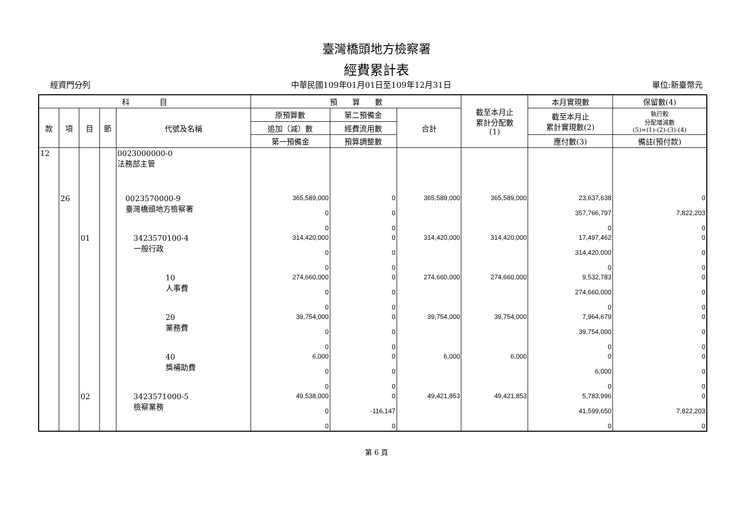臺灣橋頭地方檢察署
經費累計表
經資門分列 中華民國109年01月01日至109年12月31日 單位:新臺幣元
| 科 目 | | | | | 預 算 數 | | | 截至本月止 累計分配數 (1) | 本月實現數 | 保留數(4) |
| --- | --- | --- | --- | --- | --- | --- | --- | --- | --- | --- |
| 款 | 項 | 目 | 節 | 代號及名稱 | 原預算數 | 第二預備金 | 合計 | | 截至本月止 累計實現數(2) | 執行較 分配增減數 (5)=(1)-(2)-(3)-(4) |
| | | | | | 追加（減）數 | 經費流用數 | | | | |
| | | | | | 第一預備金 | 預算調整數 | | | 應付數(3) | 備註(預付款) |
| 12 | | | | 0023000000-0 法務部主管 | | | | | | |
| | 26 | | | 0023570000-9 臺灣橋頭地方檢察署 | 365,589,000 0 0 | 0 0 0 | 365,589,000 | 365,589,000 | 23,637,638 357,766,797 0 | 0 7,822,203 0 |
| | | 01 | | 3423570100-4 一般行政 | 314,420,000 0 0 | 0 0 0 | 314,420,000 | 314,420,000 | 17,497,462 314,420,000 0 | 0 0 0 |
| | | | | 10 人事費 | 274,660,000 0 0 | 0 0 0 | 274,660,000 | 274,660,000 | 9,532,783 274,660,000 0 | 0 0 0 |
| | | | | 20 業務費 | 39,754,000 0 0 | 0 0 0 | 39,754,000 | 39,754,000 | 7,964,679 39,754,000 0 | 0 0 0 |
| | | | | 40 獎補助費 | 6,000 0 0 | 0 0 0 | 6,000 | 6,000 | 0 6,000 0 | 0 0 0 |
| | | 02 | | 3423571000-5 檢察業務 | 49,538,000 0 0 | 0 -116,147 0 | 49,421,853 | 49,421,853 | 5,783,996 41,599,650 0 | 0 7,822,203 0 |
第 6 頁